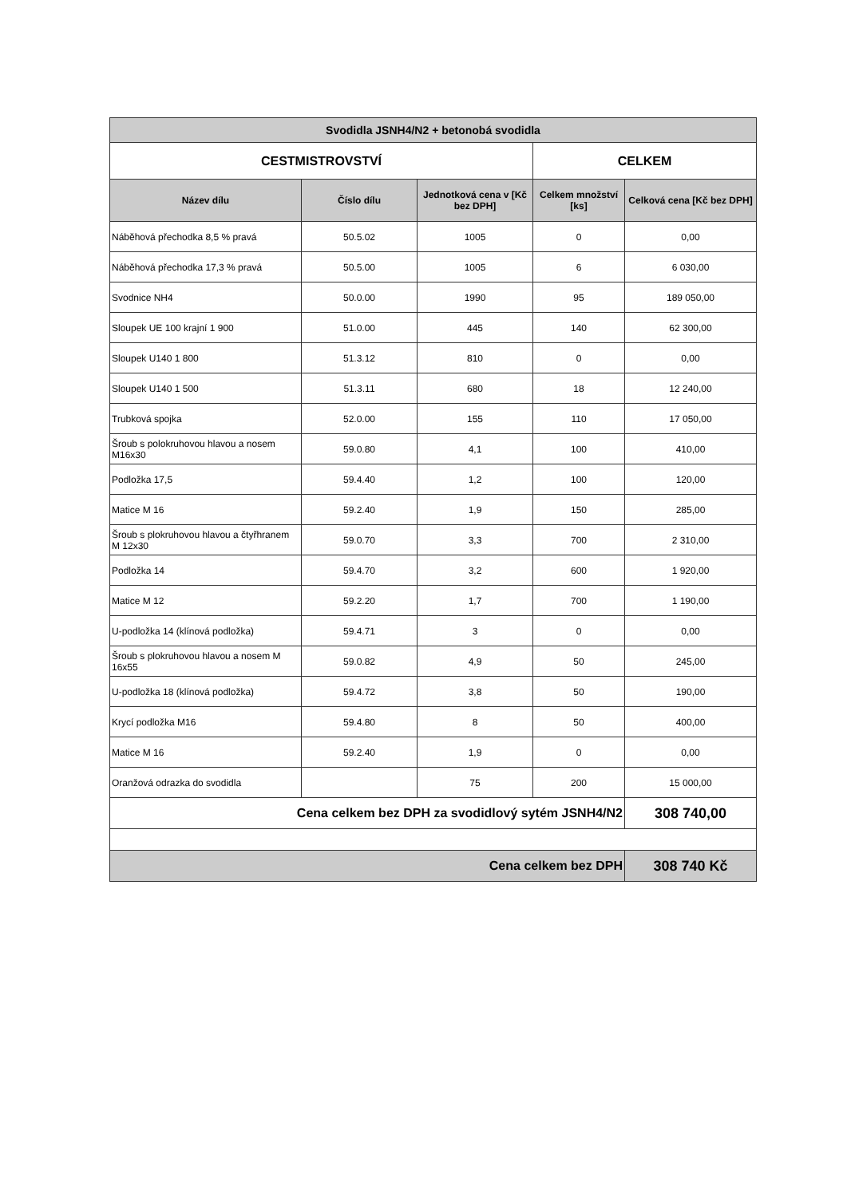| Svodidla JSNH4/N2 + betonobá svodidla | | | | |
| --- | --- | --- | --- | --- |
| CESTMISTROVSTVÍ | | | CELKEM | |
| Název dílu | Číslo dílu | Jednotková cena v [Kč bez DPH] | Celkem množství [ks] | Celková cena [Kč bez DPH] |
| Náběhová přechodka 8,5 % pravá | 50.5.02 | 1005 | 0 | 0,00 |
| Náběhová přechodka 17,3 % pravá | 50.5.00 | 1005 | 6 | 6 030,00 |
| Svodnice NH4 | 50.0.00 | 1990 | 95 | 189 050,00 |
| Sloupek UE 100 krajní 1 900 | 51.0.00 | 445 | 140 | 62 300,00 |
| Sloupek U140 1 800 | 51.3.12 | 810 | 0 | 0,00 |
| Sloupek U140 1 500 | 51.3.11 | 680 | 18 | 12 240,00 |
| Trubková spojka | 52.0.00 | 155 | 110 | 17 050,00 |
| Šroub s polokruhovou hlavou a nosem M16x30 | 59.0.80 | 4,1 | 100 | 410,00 |
| Podložka 17,5 | 59.4.40 | 1,2 | 100 | 120,00 |
| Matice M 16 | 59.2.40 | 1,9 | 150 | 285,00 |
| Šroub s plokruhovou hlavou a čtyřhranem M 12x30 | 59.0.70 | 3,3 | 700 | 2 310,00 |
| Podložka 14 | 59.4.70 | 3,2 | 600 | 1 920,00 |
| Matice M 12 | 59.2.20 | 1,7 | 700 | 1 190,00 |
| U-podložka 14 (klínová podložka) | 59.4.71 | 3 | 0 | 0,00 |
| Šroub s plokruhovou hlavou a nosem M 16x55 | 59.0.82 | 4,9 | 50 | 245,00 |
| U-podložka 18 (klínová podložka) | 59.4.72 | 3,8 | 50 | 190,00 |
| Krycí podložka M16 | 59.4.80 | 8 | 50 | 400,00 |
| Matice M 16 | 59.2.40 | 1,9 | 0 | 0,00 |
| Oranžová odrazka do svodidla | | 75 | 200 | 15 000,00 |
| Cena celkem bez DPH za svodidlový sytém JSNH4/N2 | | | | 308 740,00 |
| Cena celkem bez DPH | | | | 308 740 Kč |